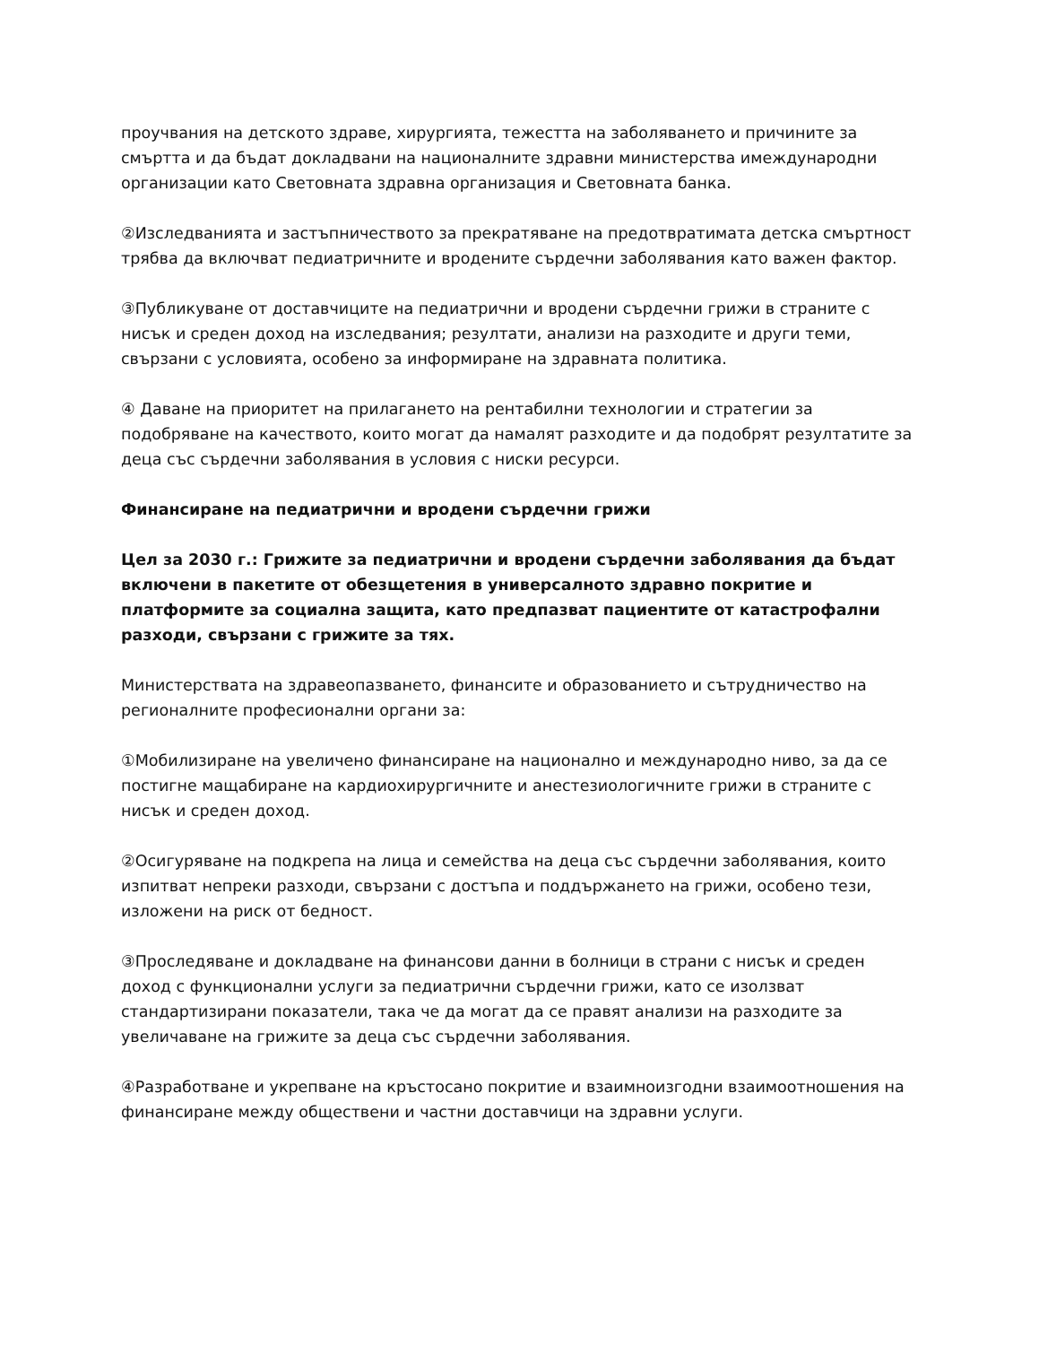проучвания на детското здраве, хирургията, тежестта на заболяването и причините за смъртта и да бъдат докладвани на националните здравни министерства имеждународни организации като Световната здравна организация и Световната банка.
②Изследванията и застъпничеството за прекратяване на предотвратимата детска смъртност трябва да включват педиатричните и вродените сърдечни заболявания като важен фактор.
③Публикуване от доставчиците на педиатрични и вродени сърдечни грижи в страните с нисък и среден доход на изследвания; резултати, анализи на разходите и други теми, свързани с условията, особено за информиране на здравната политика.
④ Даване на приоритет на прилагането на рентабилни технологии и стратегии за подобряване на качеството, които могат да намалят разходите и да подобрят резултатите за деца със сърдечни заболявания в условия с ниски ресурси.
Финансиране на педиатрични и вродени сърдечни грижи
Цел за 2030 г.: Грижите за педиатрични и вродени сърдечни заболявания да бъдат включени в пакетите от обезщетения в универсалното здравно покритие и платформите за социална защита, като предпазват пациентите от катастрофални разходи, свързани с грижите за тях.
Министерствата на здравеопазването, финансите и образованието и сътрудничество на регионалните професионални органи за:
①Мобилизиране на увеличено финансиране на национално и международно ниво, за да се постигне мащабиране на кардиохирургичните и анестезиологичните грижи в страните с нисък и среден доход.
②Осигуряване на подкрепа на лица и семейства на деца със сърдечни заболявания, които изпитват непреки разходи, свързани с достъпа и поддържането на грижи, особено тези, изложени на риск от бедност.
③Проследяване и докладване на финансови данни в болници в страни с нисък и среден доход с функционални услуги за педиатрични сърдечни грижи, като се изолзват стандартизирани показатели, така че да могат да се правят анализи на разходите за увеличаване на грижите за деца със сърдечни заболявания.
④Разработване и укрепване на кръстосано покритие и взаимноизгодни взаимоотношения на финансиране между обществени и частни доставчици на здравни услуги.